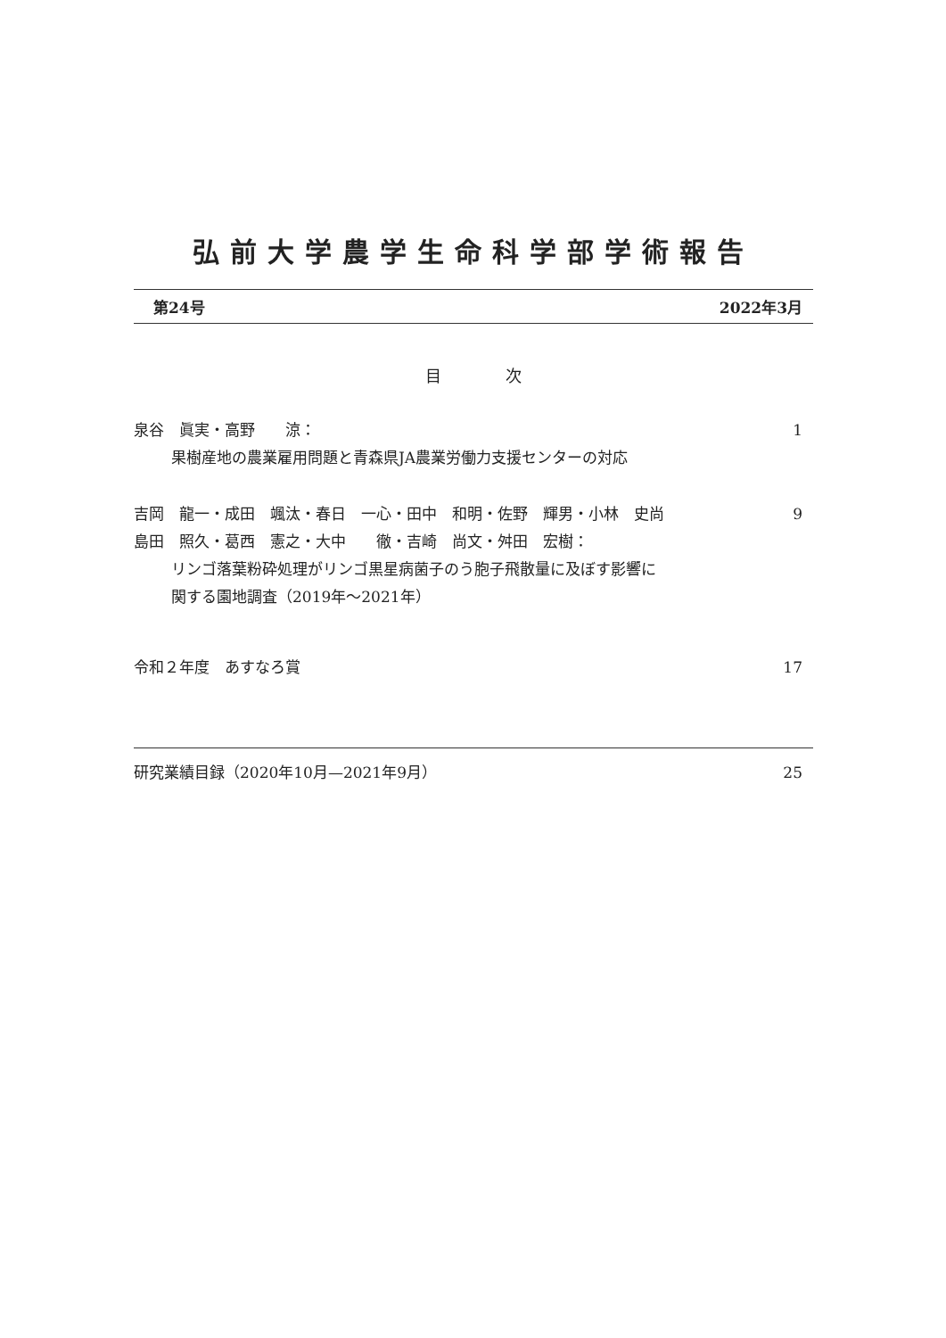弘前大学農学生命科学部学術報告
第24号 2022年3月
目　　　　次
泉谷　眞実・高野　　涼： 1
果樹産地の農業雇用問題と青森県JA農業労働力支援センターの対応
吉岡　龍一・成田　颯汰・春日　一心・田中　和明・佐野　輝男・小林　史尚 9
島田　照久・葛西　憲之・大中　　徹・吉崎　尚文・舛田　宏樹：
リンゴ落葉粉砕処理がリンゴ黒星病菌子のう胞子飛散量に及ぼす影響に
関する園地調査（2019年～2021年）
令和２年度　あすなろ賞 17
研究業績目録（2020年10月—2021年9月） 25